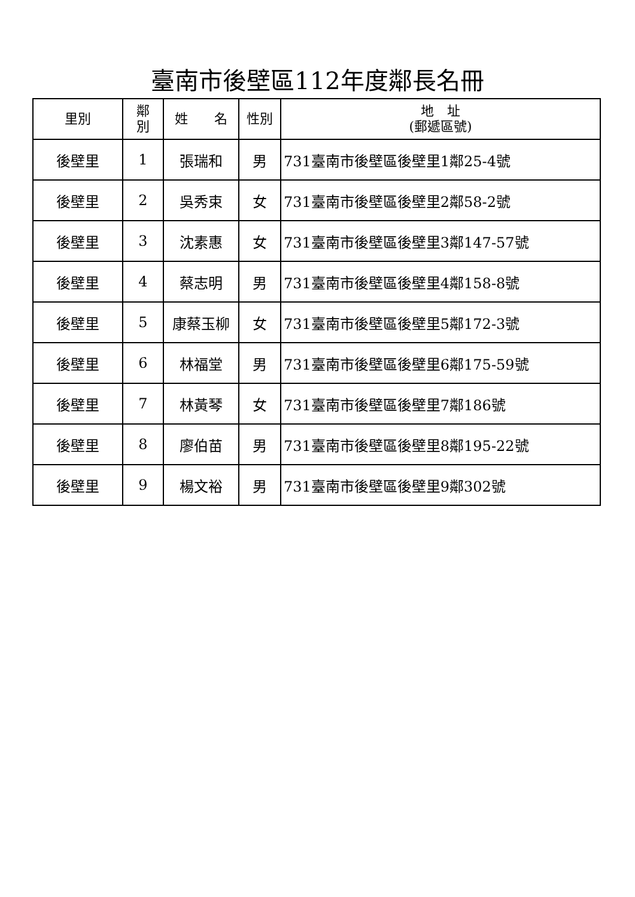臺南市後壁區112年度鄰長名冊
| 里別 | 鄰 別 | 姓 名 | 性別 | 地 址 (郵遞區號) |
| --- | --- | --- | --- | --- |
| 後壁里 | 1 | 張瑞和 | 男 | 731臺南市後壁區後壁里1鄰25-4號 |
| 後壁里 | 2 | 吳秀束 | 女 | 731臺南市後壁區後壁里2鄰58-2號 |
| 後壁里 | 3 | 沈素惠 | 女 | 731臺南市後壁區後壁里3鄰147-57號 |
| 後壁里 | 4 | 蔡志明 | 男 | 731臺南市後壁區後壁里4鄰158-8號 |
| 後壁里 | 5 | 康蔡玉柳 | 女 | 731臺南市後壁區後壁里5鄰172-3號 |
| 後壁里 | 6 | 林福堂 | 男 | 731臺南市後壁區後壁里6鄰175-59號 |
| 後壁里 | 7 | 林黃琴 | 女 | 731臺南市後壁區後壁里7鄰186號 |
| 後壁里 | 8 | 廖伯苗 | 男 | 731臺南市後壁區後壁里8鄰195-22號 |
| 後壁里 | 9 | 楊文裕 | 男 | 731臺南市後壁區後壁里9鄰302號 |